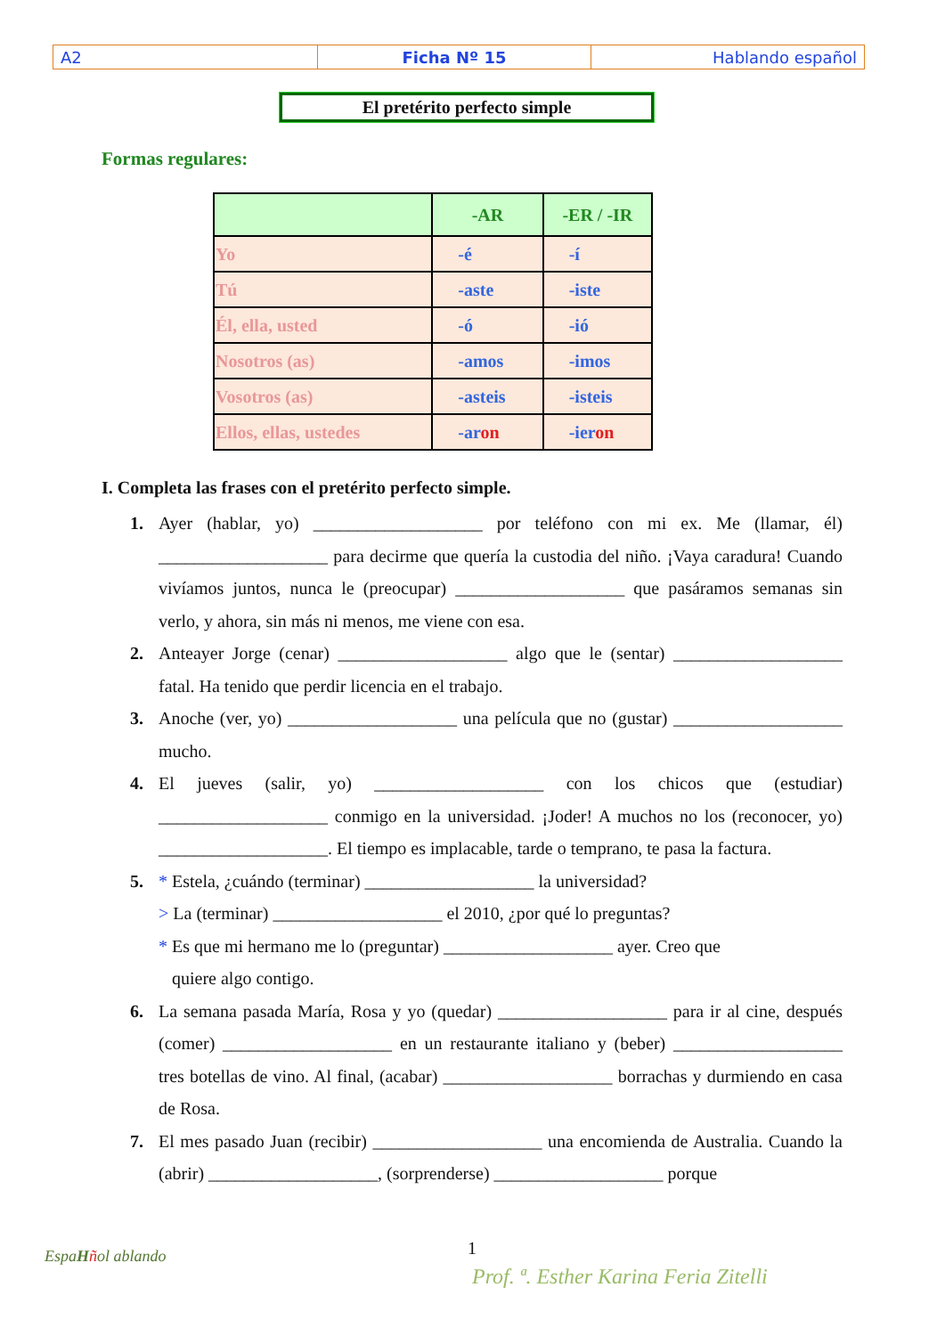| A2 | Ficha Nº 15 | Hablando español |
El pretérito perfecto simple
Formas regulares:
| | -AR | -ER / -IR |
| Yo | -é | -í |
| Tú | -aste | -iste |
| Él, ella, usted | -ó | -ió |
| Nosotros (as) | -amos | -imos |
| Vosotros (as) | -asteis | -isteis |
| Ellos, ellas, ustedes | -ar on | -ier on |
I. Completa las frases con el pretérito perfecto simple.
1. Ayer (hablar, yo) ___________________ por teléfono con mi ex. Me (llamar, él) ___________________ para decirme que quería la custodia del niño. ¡Vaya caradura! Cuando vivíamos juntos, nunca le (preocupar) ___________________ que pasáramos semanas sin verlo, y ahora, sin más ni menos, me viene con esa.
2. Anteayer Jorge (cenar) ___________________ algo que le (sentar) ___________________ fatal. Ha tenido que perdir licencia en el trabajo.
3. Anoche (ver, yo) ___________________ una película que no (gustar) ___________________ mucho.
4. El jueves (salir, yo) ___________________ con los chicos que (estudiar) ___________________ conmigo en la universidad. ¡Joder! A muchos no los (reconocer, yo) ___________________. El tiempo es implacable, tarde o temprano, te pasa la factura.
5. * Estela, ¿cuándo (terminar) ___________________ la universidad?
> La (terminar) ___________________ el 2010, ¿por qué lo preguntas?
* Es que mi hermano me lo (preguntar) ___________________ ayer. Creo que
quiere algo contigo.
6. La semana pasada María, Rosa y yo (quedar) ___________________ para ir al cine, después (comer) ___________________ en un restaurante italiano y (beber) ___________________ tres botellas de vino. Al final, (acabar) ___________________ borrachas y durmiendo en casa de Rosa.
7. El mes pasado Juan (recibir) ___________________ una encomienda de Australia. Cuando la (abrir) ___________________, (sorprenderse) ___________________ porque
EspaHñol ablando 1
Prof. ª. Esther Karina Feria Zitelli